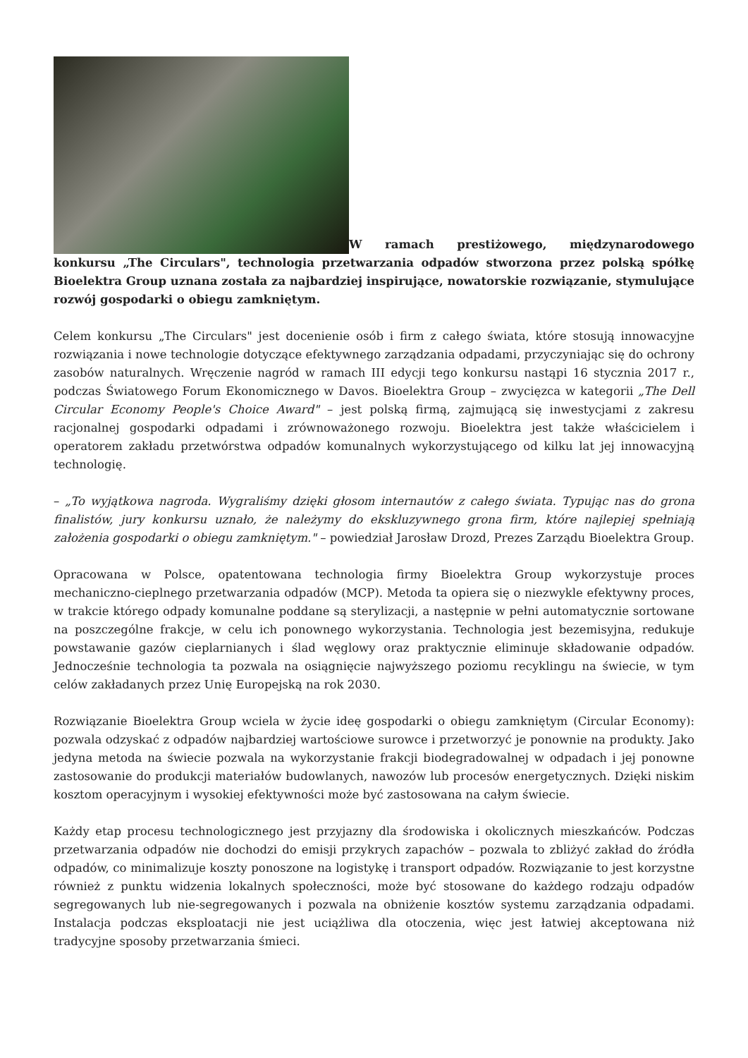W ramach prestiżowego, międzynarodowego konkursu „The Circulars", technologia przetwarzania odpadów stworzona przez polską spółkę Bioelektra Group uznana została za najbardziej inspirujące, nowatorskie rozwiązanie, stymulujące rozwój gospodarki o obiegu zamkniętym.
Celem konkursu „The Circulars" jest docenienie osób i firm z całego świata, które stosują innowacyjne rozwiązania i nowe technologie dotyczące efektywnego zarządzania odpadami, przyczyniając się do ochrony zasobów naturalnych. Wręczenie nagród w ramach III edycji tego konkursu nastąpi 16 stycznia 2017 r., podczas Światowego Forum Ekonomicznego w Davos. Bioelektra Group – zwycięzca w kategorii „The Dell Circular Economy People's Choice Award" – jest polską firmą, zajmującą się inwestycjami z zakresu racjonalnej gospodarki odpadami i zrównoważonego rozwoju. Bioelektra jest także właścicielem i operatorem zakładu przetwórstwa odpadów komunalnych wykorzystującego od kilku lat jej innowacyjną technologię.
– „To wyjątkowa nagroda. Wygraliśmy dzięki głosom internautów z całego świata. Typując nas do grona finalistów, jury konkursu uznało, że należymy do ekskluzywnego grona firm, które najlepiej spełniają założenia gospodarki o obiegu zamkniętym." – powiedział Jarosław Drozd, Prezes Zarządu Bioelektra Group.
Opracowana w Polsce, opatentowana technologia firmy Bioelektra Group wykorzystuje proces mechaniczno-cieplnego przetwarzania odpadów (MCP). Metoda ta opiera się o niezwykle efektywny proces, w trakcie którego odpady komunalne poddane są sterylizacji, a następnie w pełni automatycznie sortowane na poszczególne frakcje, w celu ich ponownego wykorzystania. Technologia jest bezemisyjna, redukuje powstawanie gazów cieplarnianych i ślad węglowy oraz praktycznie eliminuje składowanie odpadów. Jednocześnie technologia ta pozwala na osiągnięcie najwyższego poziomu recyklingu na świecie, w tym celów zakładanych przez Unię Europejską na rok 2030.
Rozwiązanie Bioelektra Group wciela w życie ideę gospodarki o obiegu zamkniętym (Circular Economy): pozwala odzyskać z odpadów najbardziej wartościowe surowce i przetworzyć je ponownie na produkty. Jako jedyna metoda na świecie pozwala na wykorzystanie frakcji biodegradowalnej w odpadach i jej ponowne zastosowanie do produkcji materiałów budowlanych, nawozów lub procesów energetycznych. Dzięki niskim kosztom operacyjnym i wysokiej efektywności może być zastosowana na całym świecie.
Każdy etap procesu technologicznego jest przyjazny dla środowiska i okolicznych mieszkańców. Podczas przetwarzania odpadów nie dochodzi do emisji przykrych zapachów – pozwala to zbliżyć zakład do źródła odpadów, co minimalizuje koszty ponoszone na logistykę i transport odpadów. Rozwiązanie to jest korzystne również z punktu widzenia lokalnych społeczności, może być stosowane do każdego rodzaju odpadów segregowanych lub nie-segregowanych i pozwala na obniżenie kosztów systemu zarządzania odpadami. Instalacja podczas eksploatacji nie jest uciążliwa dla otoczenia, więc jest łatwiej akceptowana niż tradycyjne sposoby przetwarzania śmieci.